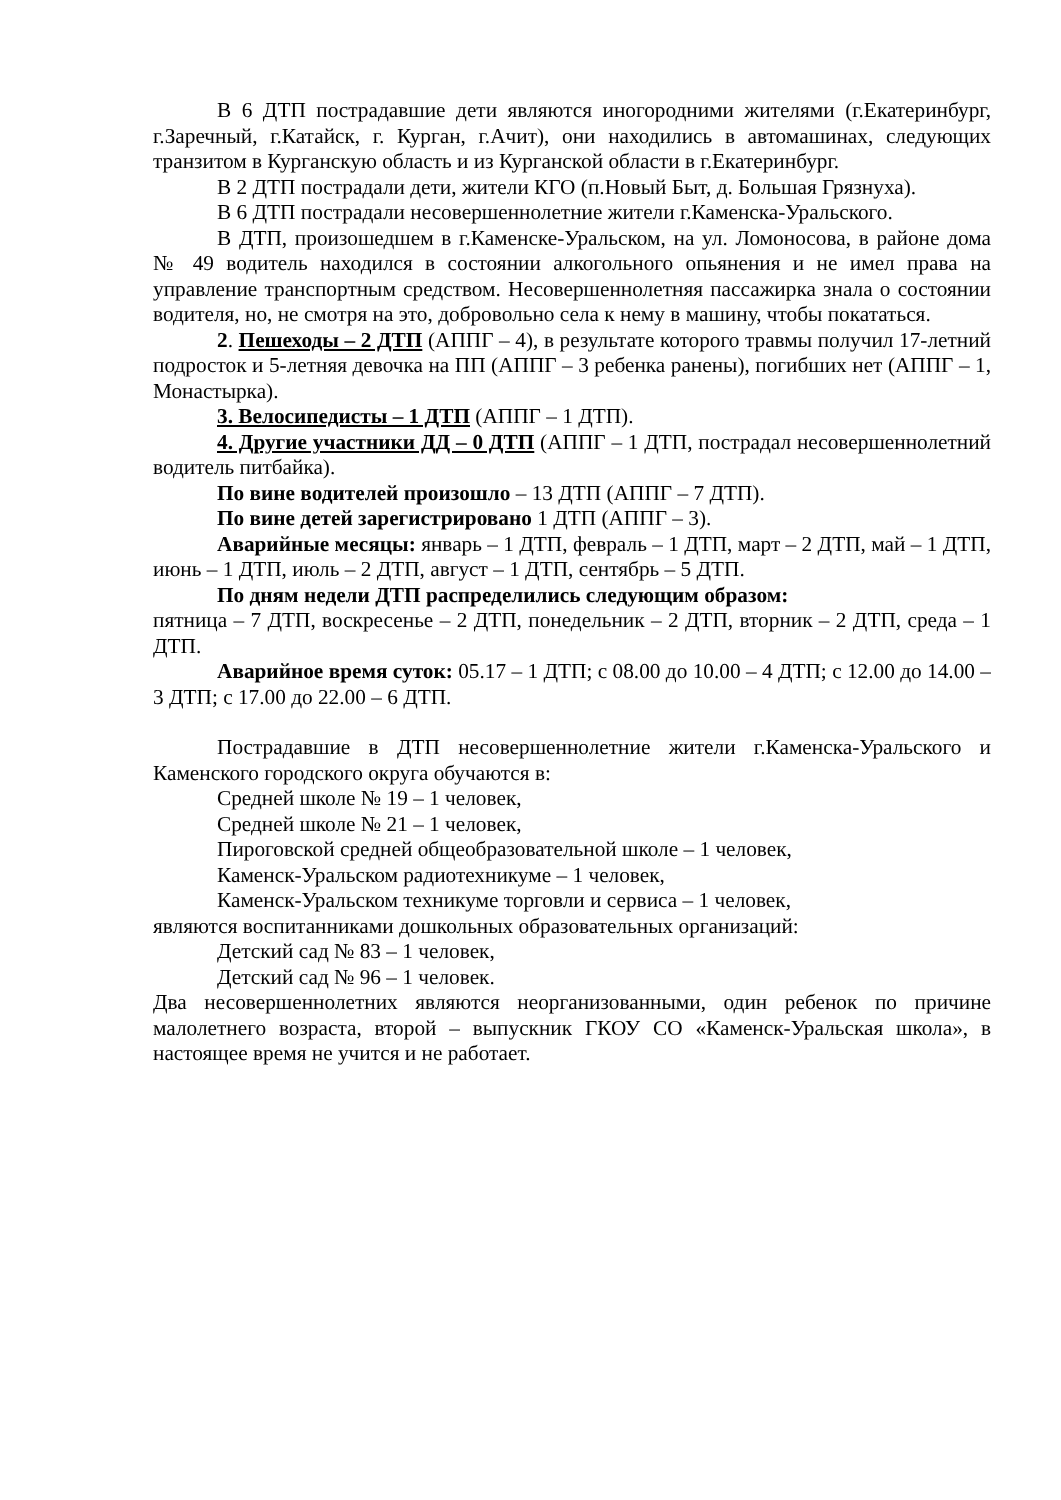В 6 ДТП пострадавшие дети являются иногородними жителями (г.Екатеринбург, г.Заречный, г.Катайск, г. Курган, г.Ачит), они находились в автомашинах, следующих транзитом в Курганскую область и из Курганской области в г.Екатеринбург.
В 2 ДТП пострадали дети, жители КГО (п.Новый Быт, д. Большая Грязнуха).
В 6 ДТП пострадали несовершеннолетние жители г.Каменска-Уральского.
В ДТП, произошедшем в г.Каменске-Уральском, на ул. Ломоносова, в районе дома № 49 водитель находился в состоянии алкогольного опьянения и не имел права на управление транспортным средством. Несовершеннолетняя пассажирка знала о состоянии водителя, но, не смотря на это, добровольно села к нему в машину, чтобы покататься.
2. Пешеходы – 2 ДТП (АППГ – 4), в результате которого травмы получил 17-летний подросток и 5-летняя девочка на ПП (АППГ – 3 ребенка ранены), погибших нет (АППГ – 1, Монастырка).
3. Велосипедисты – 1 ДТП (АППГ – 1 ДТП).
4. Другие участники ДД – 0 ДТП (АППГ – 1 ДТП, пострадал несовершеннолетний водитель питбайка).
По вине водителей произошло – 13 ДТП (АППГ – 7 ДТП).
По вине детей зарегистрировано 1 ДТП (АППГ – 3).
Аварийные месяцы: январь – 1 ДТП, февраль – 1 ДТП, март – 2 ДТП, май – 1 ДТП, июнь – 1 ДТП, июль – 2 ДТП, август – 1 ДТП, сентябрь – 5 ДТП.
По дням недели ДТП распределились следующим образом:
пятница – 7 ДТП, воскресенье – 2 ДТП, понедельник – 2 ДТП, вторник – 2 ДТП, среда – 1 ДТП.
Аварийное время суток: 05.17 – 1 ДТП; с 08.00 до 10.00 – 4 ДТП; с 12.00 до 14.00 – 3 ДТП; с 17.00 до 22.00 – 6 ДТП.
Пострадавшие в ДТП несовершеннолетние жители г.Каменска-Уральского и Каменского городского округа обучаются в:
Средней школе № 19 – 1 человек,
Средней школе № 21 – 1 человек,
Пироговской средней общеобразовательной школе – 1 человек,
Каменск-Уральском радиотехникуме – 1 человек,
Каменск-Уральском техникуме торговли и сервиса – 1 человек,
являются воспитанниками дошкольных образовательных организаций:
Детский сад № 83 – 1 человек,
Детский сад № 96 – 1 человек.
Два несовершеннолетних являются неорганизованными, один ребенок по причине малолетнего возраста, второй – выпускник ГКОУ СО «Каменск-Уральская школа», в настоящее время не учится и не работает.